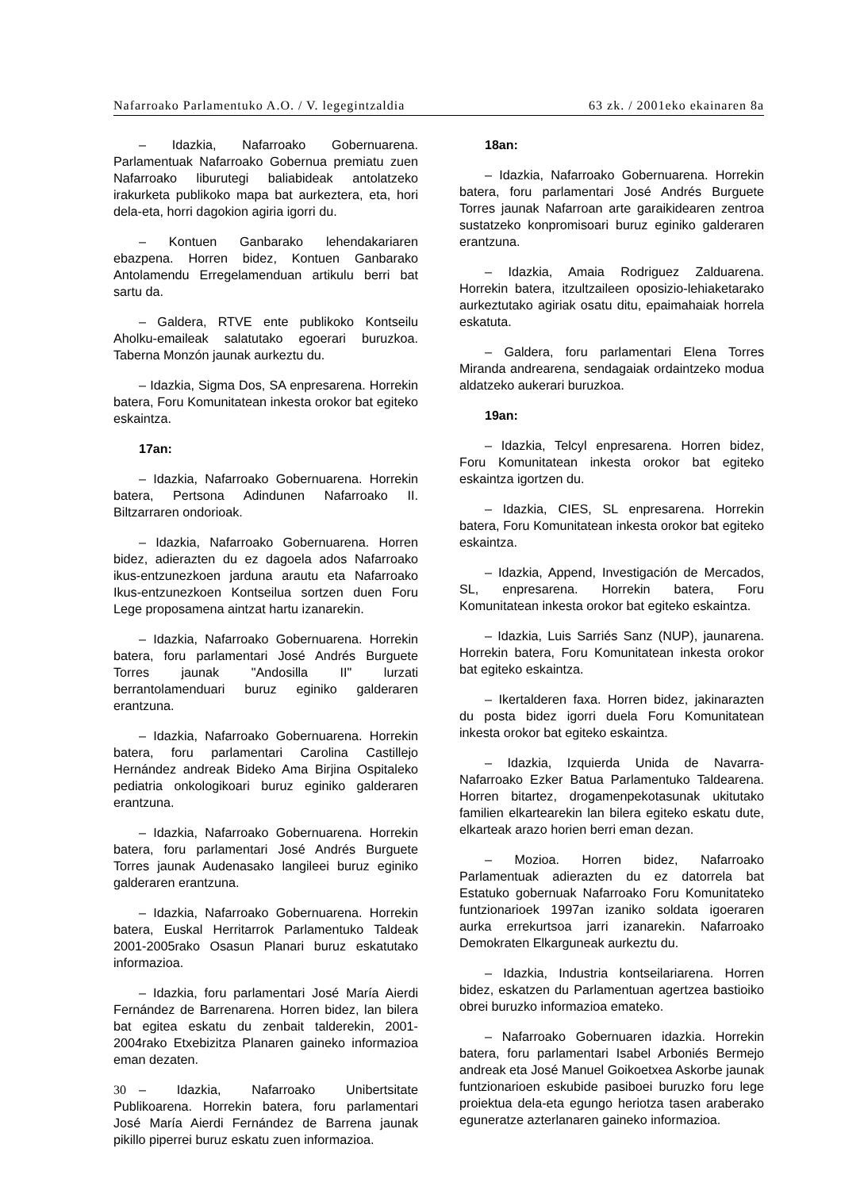Nafarroako Parlamentuko A.O. / V. legegintzaldia 63 zk. / 2001eko ekainaren 8a
– Idazkia, Nafarroako Gobernuarena. Parlamentuak Nafarroako Gobernua premiatu zuen Nafarroako liburutegi baliabideak antolatzeko irakurketa publikoko mapa bat aurkeztera, eta, hori dela-eta, horri dagokion agiria igorri du.
– Kontuen Ganbarako lehendakariaren ebazpena. Horren bidez, Kontuen Ganbarako Antolamendu Erregelamenduan artikulu berri bat sartu da.
– Galdera, RTVE ente publikoko Kontseilu Aholku-emaileak salatutako egoerari buruzkoa. Taberna Monzón jaunak aurkeztu du.
– Idazkia, Sigma Dos, SA enpresarena. Horrekin batera, Foru Komunitatean inkesta orokor bat egiteko eskaintza.
17an:
– Idazkia, Nafarroako Gobernuarena. Horrekin batera, Pertsona Adindunen Nafarroako II. Biltzarraren ondorioak.
– Idazkia, Nafarroako Gobernuarena. Horren bidez, adierazten du ez dagoela ados Nafarroako ikus-entzunezkoen jarduna arautu eta Nafarroako Ikus-entzunezkoen Kontseilua sortzen duen Foru Lege proposamena aintzat hartu izanarekin.
– Idazkia, Nafarroako Gobernuarena. Horrekin batera, foru parlamentari José Andrés Burguete Torres jaunak "Andosilla II" lurzati berrantolamenduari buruz eginiko galderaren erantzuna.
– Idazkia, Nafarroako Gobernuarena. Horrekin batera, foru parlamentari Carolina Castillejo Hernández andreak Bideko Ama Birjina Ospitaleko pediatria onkologikoari buruz eginiko galderaren erantzuna.
– Idazkia, Nafarroako Gobernuarena. Horrekin batera, foru parlamentari José Andrés Burguete Torres jaunak Audenasako langileei buruz eginiko galderaren erantzuna.
– Idazkia, Nafarroako Gobernuarena. Horrekin batera, Euskal Herritarrok Parlamentuko Taldeak 2001-2005rako Osasun Planari buruz eskatutako informazioa.
– Idazkia, foru parlamentari José María Aierdi Fernández de Barrenarena. Horren bidez, lan bilera bat egitea eskatu du zenbait talderekin, 2001-2004rako Etxebizitza Planaren gaineko informazioa eman dezaten.
– Idazkia, Nafarroako Unibertsitate Publikoarena. Horrekin batera, foru parlamentari José María Aierdi Fernández de Barrena jaunak pikillo piperrei buruz eskatu zuen informazioa.
18an:
– Idazkia, Nafarroako Gobernuarena. Horrekin batera, foru parlamentari José Andrés Burguete Torres jaunak Nafarroan arte garaikidearen zentroa sustatzeko konpromisoari buruz eginiko galderaren erantzuna.
– Idazkia, Amaia Rodriguez Zalduarena. Horrekin batera, itzultzaileen oposizio-lehiaketarako aurkeztutako agiriak osatu ditu, epaimahaiak horrela eskatuta.
– Galdera, foru parlamentari Elena Torres Miranda andrearena, sendagaiak ordaintzeko modua aldatzeko aukerari buruzkoa.
19an:
– Idazkia, Telcyl enpresarena. Horren bidez, Foru Komunitatean inkesta orokor bat egiteko eskaintza igortzen du.
– Idazkia, CIES, SL enpresarena. Horrekin batera, Foru Komunitatean inkesta orokor bat egiteko eskaintza.
– Idazkia, Append, Investigación de Mercados, SL, enpresarena. Horrekin batera, Foru Komunitatean inkesta orokor bat egiteko eskaintza.
– Idazkia, Luis Sarriés Sanz (NUP), jaunarena. Horrekin batera, Foru Komunitatean inkesta orokor bat egiteko eskaintza.
– Ikertalderen faxa. Horren bidez, jakinarazten du posta bidez igorri duela Foru Komunitatean inkesta orokor bat egiteko eskaintza.
– Idazkia, Izquierda Unida de Navarra-Nafarroako Ezker Batua Parlamentuko Taldearena. Horren bitartez, drogamenpekotasunak ukitutako familien elkartearekin lan bilera egiteko eskatu dute, elkarteak arazo horien berri eman dezan.
– Mozioa. Horren bidez, Nafarroako Parlamentuak adierazten du ez datorrela bat Estatuko gobernuak Nafarroako Foru Komunitateko funtzionarioek 1997an izaniko soldata igoeraren aurka errekurtsoa jarri izanarekin. Nafarroako Demokraten Elkarguneak aurkeztu du.
– Idazkia, Industria kontseilariarena. Horren bidez, eskatzen du Parlamentuan agertzea bastioiko obrei buruzko informazioa emateko.
– Nafarroako Gobernuaren idazkia. Horrekin batera, foru parlamentari Isabel Arboniés Bermejo andreak eta José Manuel Goikoetxea Askorbe jaunak funtzionarioen eskubide pasiboei buruzko foru lege proiektua dela-eta egungo heriotza tasen araberako eguneratze azterlanaren gaineko informazioa.
30